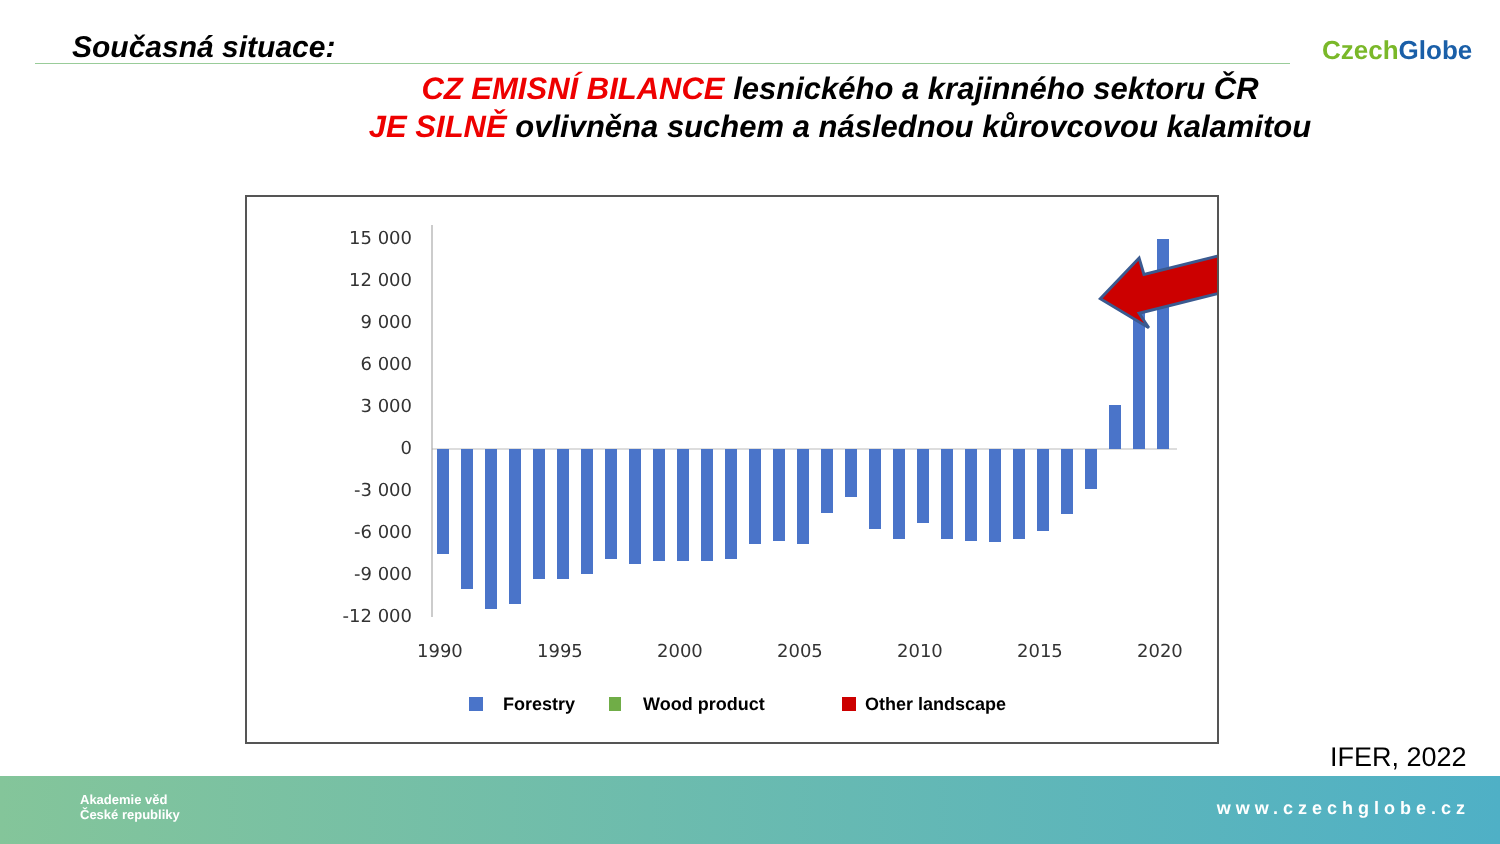Současná situace: Czech Globe
CZ EMISNÍ BILANCE lesnického a krajinného sektoru ČR
JE SILNĚ ovlivněna suchem a následnou kůrovcovou kalamitou
15 000
12 000
9 000
6 000
3 000
0
-3 000
-6 000
-9 000
-12 000
1990
1995
2000
2005
2010
2015
2020
Forestry
Wood product
Other landscape
IFER, 2022
Akademie věd
České republiky
www.czechglobe.cz